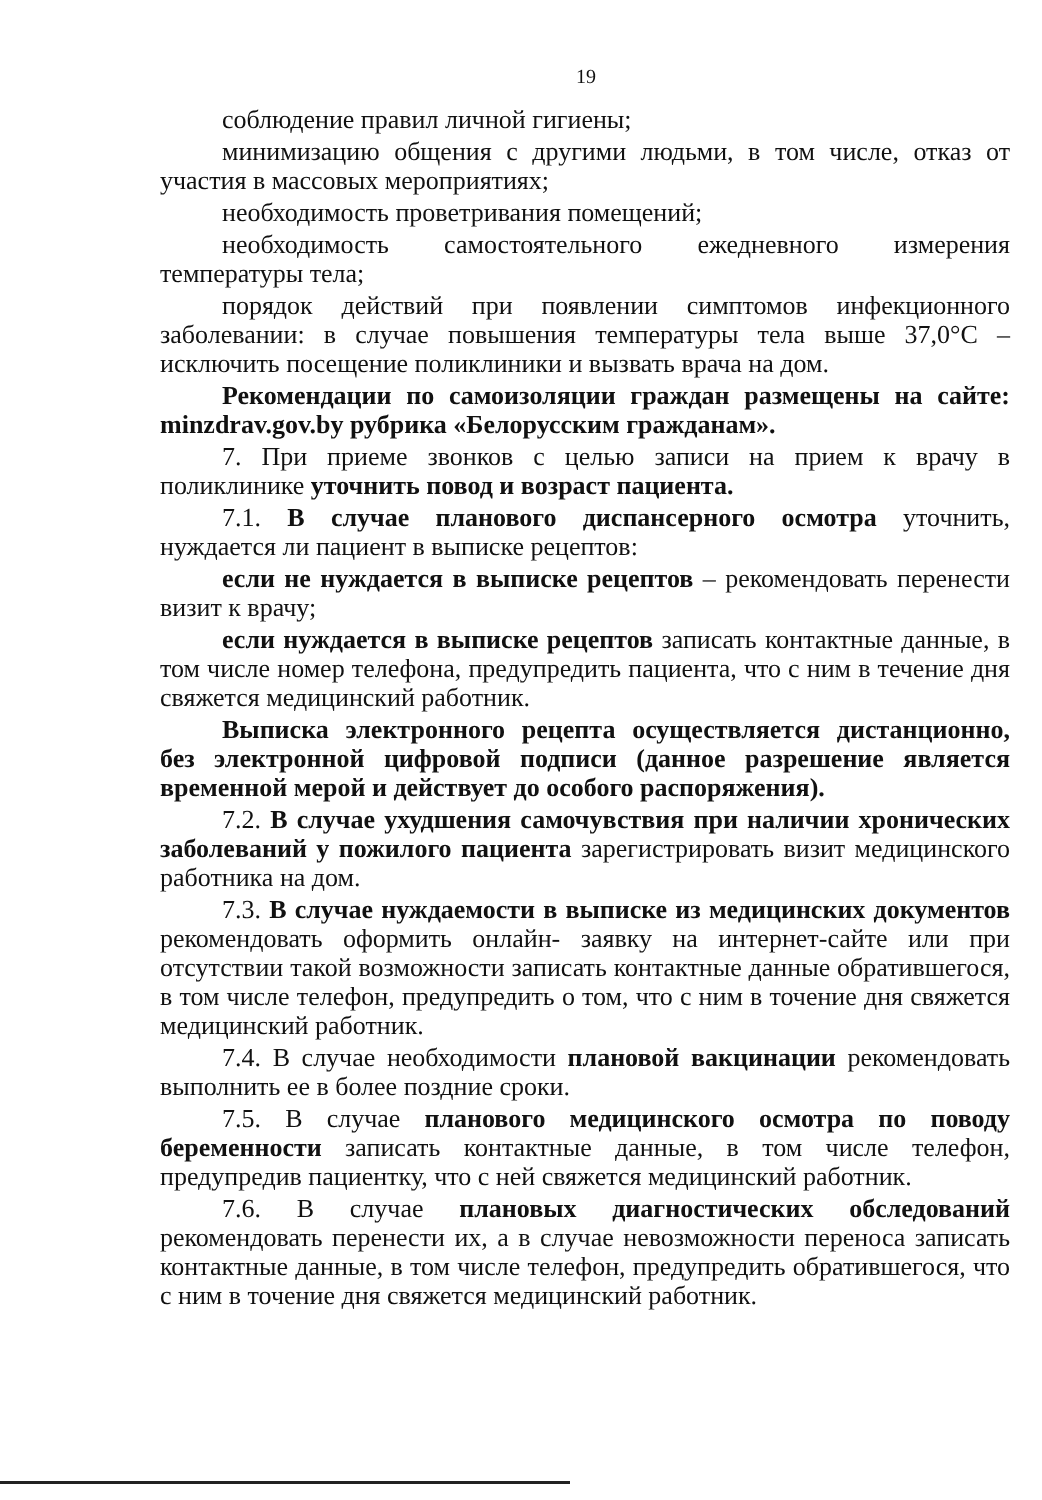19
соблюдение правил личной гигиены;
минимизацию общения с другими людьми, в том числе, отказ от участия в массовых мероприятиях;
необходимость проветривания помещений;
необходимость самостоятельного ежедневного измерения температуры тела;
порядок действий при появлении симптомов инфекционного заболевании: в случае повышения температуры тела выше 37,0°С – исключить посещение поликлиники и вызвать врача на дом.
Рекомендации по самоизоляции граждан размещены на сайте: minzdrav.gov.by рубрика «Белорусским гражданам».
7. При приеме звонков с целью записи на прием к врачу в поликлинике уточнить повод и возраст пациента.
7.1. В случае планового диспансерного осмотра уточнить, нуждается ли пациент в выписке рецептов:
если не нуждается в выписке рецептов – рекомендовать перенести визит к врачу;
если нуждается в выписке рецептов записать контактные данные, в том числе номер телефона, предупредить пациента, что с ним в течение дня свяжется медицинский работник.
Выписка электронного рецепта осуществляется дистанционно, без электронной цифровой подписи (данное разрешение является временной мерой и действует до особого распоряжения).
7.2. В случае ухудшения самочувствия при наличии хронических заболеваний у пожилого пациента зарегистрировать визит медицинского работника на дом.
7.3. В случае нуждаемости в выписке из медицинских документов рекомендовать оформить онлайн- заявку на интернет-сайте или при отсутствии такой возможности записать контактные данные обратившегося, в том числе телефон, предупредить о том, что с ним в точение дня свяжется медицинский работник.
7.4. В случае необходимости плановой вакцинации рекомендовать выполнить ее в более поздние сроки.
7.5. В случае планового медицинского осмотра по поводу беременности записать контактные данные, в том числе телефон, предупредив пациентку, что с ней свяжется медицинский работник.
7.6. В случае плановых диагностических обследований рекомендовать перенести их, а в случае невозможности переноса записать контактные данные, в том числе телефон, предупредить обратившегося, что с ним в точение дня свяжется медицинский работник.